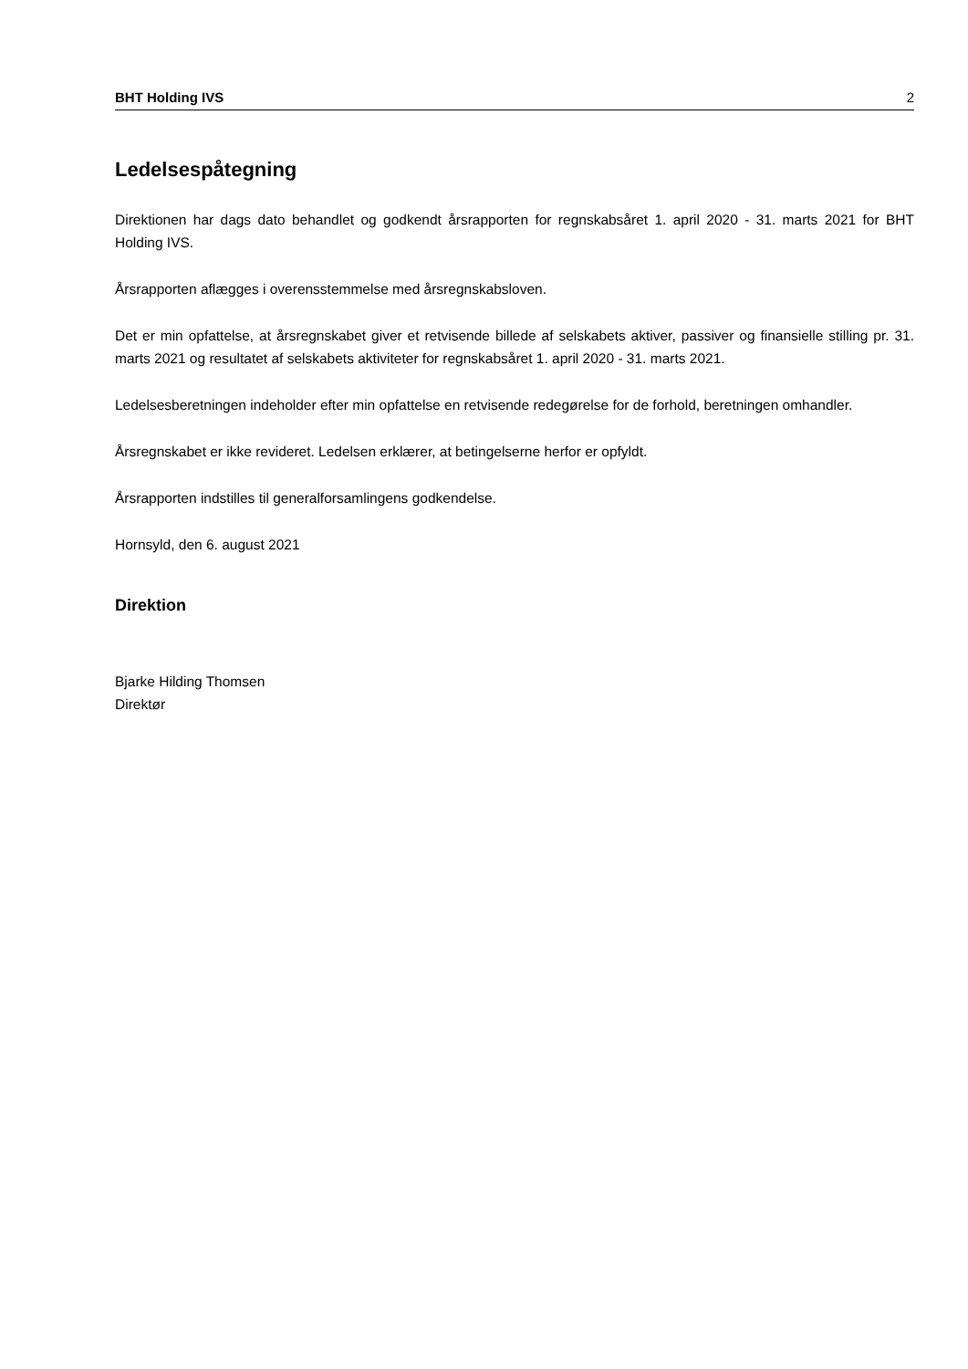BHT Holding IVS 2
Ledelsespåtegning
Direktionen har dags dato behandlet og godkendt årsrapporten for regnskabsåret 1. april 2020 - 31. marts 2021 for BHT Holding IVS.
Årsrapporten aflægges i overensstemmelse med årsregnskabsloven.
Det er min opfattelse, at årsregnskabet giver et retvisende billede af selskabets aktiver, passiver og finansielle stilling pr. 31. marts 2021 og resultatet af selskabets aktiviteter for regnskabsåret 1. april 2020 - 31. marts 2021.
Ledelsesberetningen indeholder efter min opfattelse en retvisende redegørelse for de forhold, beretningen omhandler.
Årsregnskabet er ikke revideret. Ledelsen erklærer, at betingelserne herfor er opfyldt.
Årsrapporten indstilles til generalforsamlingens godkendelse.
Hornsyld, den 6. august 2021
Direktion
Bjarke Hilding Thomsen
Direktør